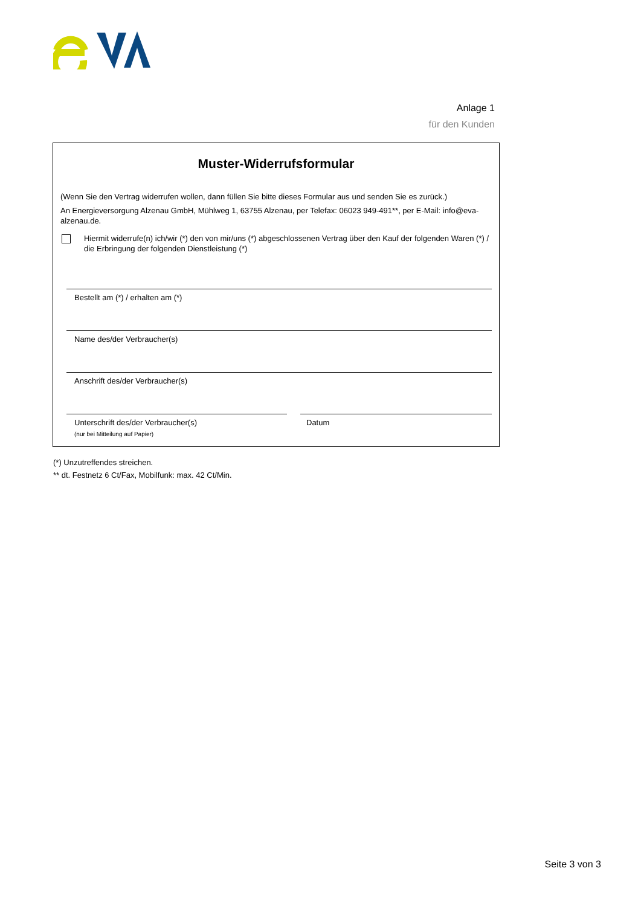Anlage 1
für den Kunden
Muster-Widerrufsformular
(Wenn Sie den Vertrag widerrufen wollen, dann füllen Sie bitte dieses Formular aus und senden Sie es zurück.)
An Energieversorgung Alzenau GmbH, Mühlweg 1, 63755 Alzenau, per Telefax: 06023 949-491**, per E-Mail: info@eva-alzenau.de.
Hiermit widerrufe(n) ich/wir (*) den von mir/uns (*) abgeschlossenen Vertrag über den Kauf der folgenden Waren (*) / die Erbringung der folgenden Dienstleistung (*)
Bestellt am (*) / erhalten am (*)
Name des/der Verbraucher(s)
Anschrift des/der Verbraucher(s)
Unterschrift des/der Verbraucher(s)
(nur bei Mitteilung auf Papier)
Datum
(*) Unzutreffendes streichen.
** dt. Festnetz 6 Ct/Fax, Mobilfunk: max. 42 Ct/Min.
Seite 3 von 3